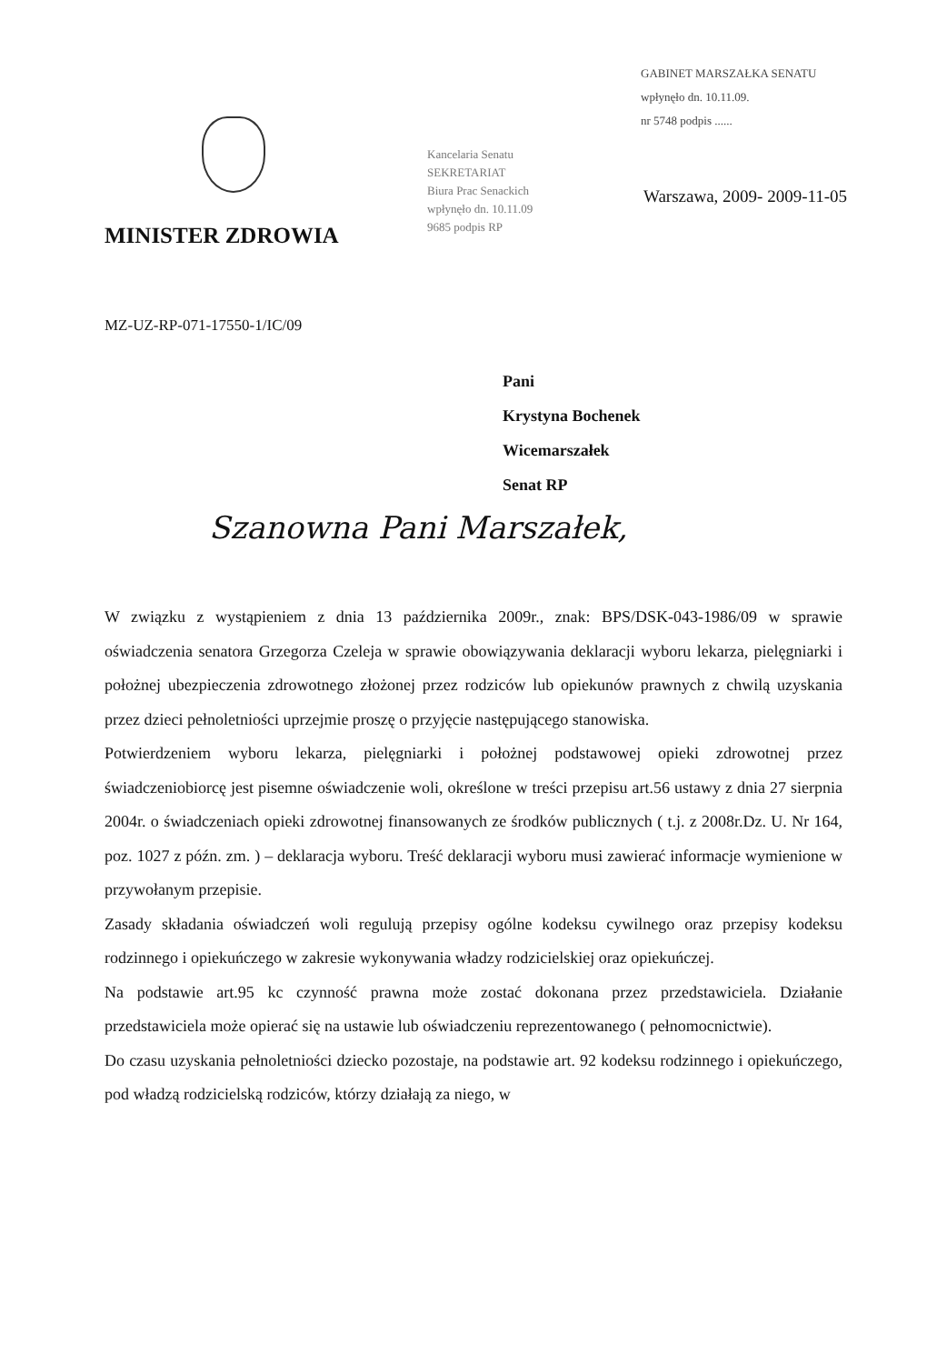GABINET MARSZAŁKA SENATU
wpłynęło dn. 10.11.09.
nr 5748 podpis ......
Kancelaria Senatu
SEKRETARIAT
Biura Prac Senackich
wpłynęło dn. 10.11.09
9685 podpis RP
Warszawa, 2009- 2009-11-05
MINISTER ZDROWIA
MZ-UZ-RP-071-17550-1/IC/09
Pani
Krystyna Bochenek
Wicemarszałek
Senat RP
Szanowna Pani Marszałek,
W związku z wystąpieniem z dnia 13 października 2009r., znak: BPS/DSK-043-1986/09 w sprawie oświadczenia senatora Grzegorza Czeleja w sprawie obowiązywania deklaracji wyboru lekarza, pielęgniarki i położnej ubezpieczenia zdrowotnego złożonej przez rodziców lub opiekunów prawnych z chwilą uzyskania przez dzieci pełnoletniości uprzejmie proszę o przyjęcie następującego stanowiska.
Potwierdzeniem wyboru lekarza, pielęgniarki i położnej podstawowej opieki zdrowotnej przez świadczeniobiorcę jest pisemne oświadczenie woli, określone w treści przepisu art.56 ustawy z dnia 27 sierpnia 2004r. o świadczeniach opieki zdrowotnej finansowanych ze środków publicznych ( t.j. z 2008r.Dz. U. Nr 164, poz. 1027 z późn. zm. ) – deklaracja wyboru. Treść deklaracji wyboru musi zawierać informacje wymienione w przywołanym przepisie.
Zasady składania oświadczeń woli regulują przepisy ogólne kodeksu cywilnego oraz przepisy kodeksu rodzinnego i opiekuńczego w zakresie wykonywania władzy rodzicielskiej oraz opiekuńczej.
Na podstawie art.95 kc czynność prawna może zostać dokonana przez przedstawiciela. Działanie przedstawiciela może opierać się na ustawie lub oświadczeniu reprezentowanego ( pełnomocnictwie).
Do czasu uzyskania pełnoletniości dziecko pozostaje, na podstawie art. 92 kodeksu rodzinnego i opiekuńczego, pod władzą rodzicielską rodziców, którzy działają za niego, w